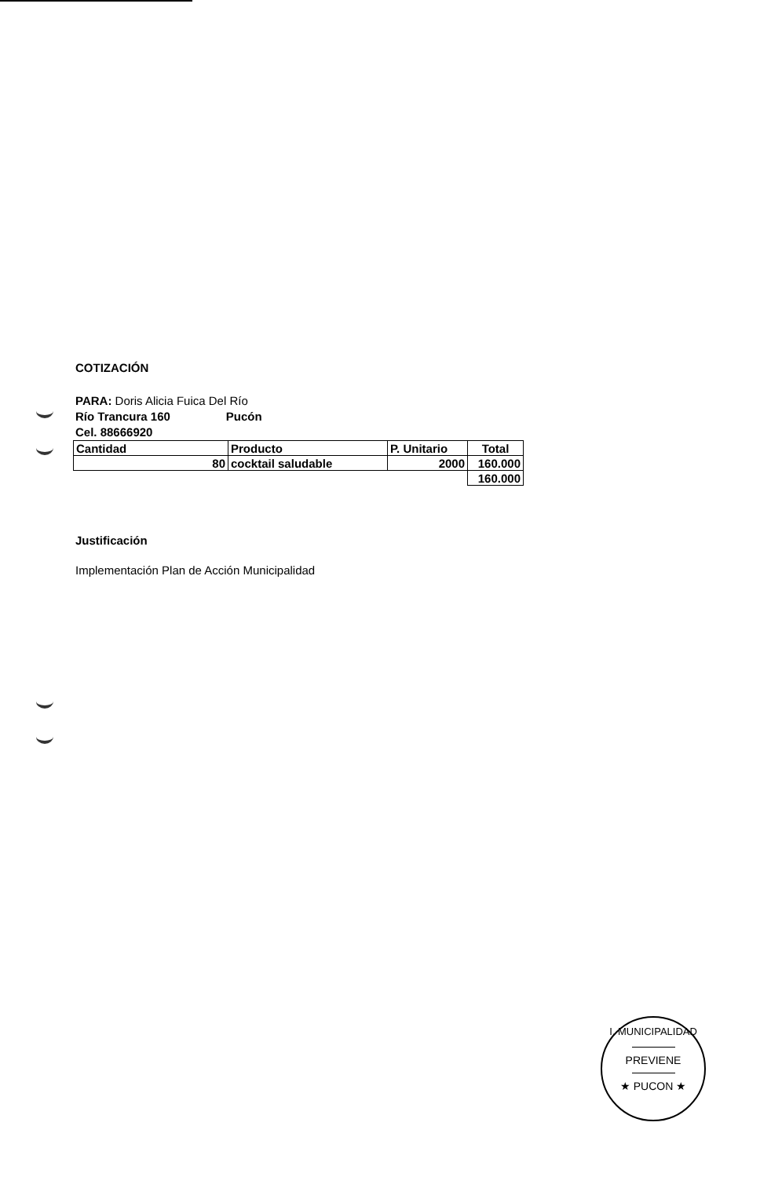COTIZACIÓN
PARA: Doris Alicia Fuica Del Río
Río Trancura 160 Pucón
Cel. 88666920
| Cantidad | Producto | P. Unitario | Total |
| --- | --- | --- | --- |
| 80 | cocktail saludable | 2000 | 160.000 |
| | | | 160.000 |
Justificación
Implementación Plan de Acción Municipalidad
I. MUNICIPALIDAD
PREVIENE
★ PUCON ★